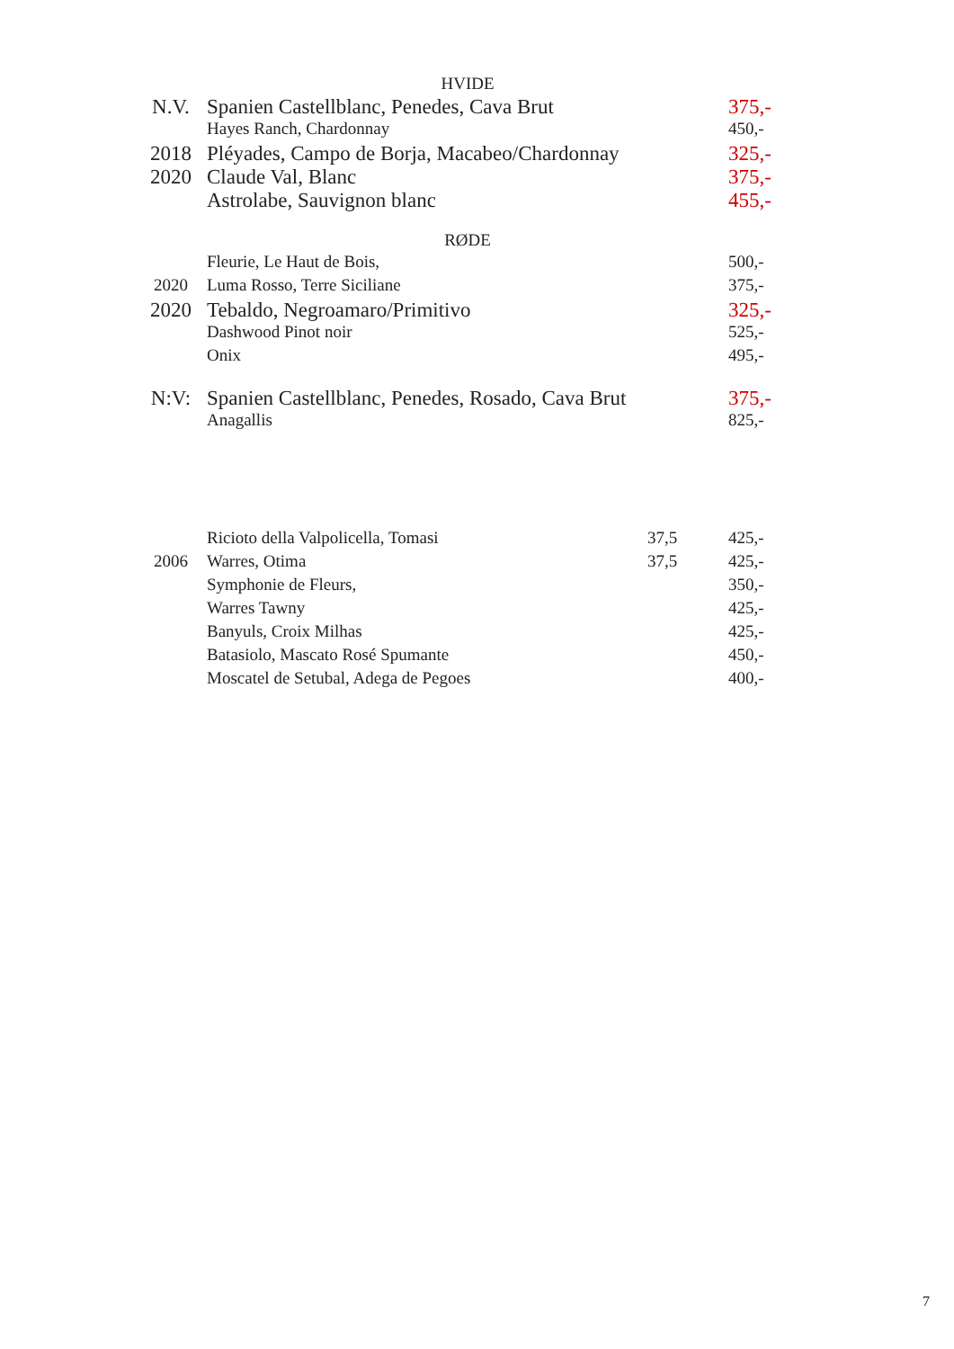| HVIDE | | | |
| N.V. | Spanien Castellblanc, Penedes, Cava Brut | | 375,- |
| | Hayes Ranch, Chardonnay | | 450,- |
| 2018 | Pléyades, Campo de Borja, Macabeo/Chardonnay | | 325,- |
| 2020 | Claude Val, Blanc | | 375,- |
| | Astrolabe, Sauvignon blanc | | 455,- |
| RØDE | | | |
| | Fleurie, Le Haut de Bois, | | 500,- |
| 2020 | Luma Rosso, Terre Siciliane | | 375,- |
| 2020 | Tebaldo, Negroamaro/Primitivo | | 325,- |
| | Dashwood Pinot noir | | 525,- |
| | Onix | | 495,- |
| N:V: | Spanien Castellblanc, Penedes, Rosado, Cava Brut | | 375,- |
| | Anagallis | | 825,- |
| | Ricioto della Valpolicella, Tomasi | 37,5 | 425,- |
| 2006 | Warres, Otima | 37,5 | 425,- |
| | Symphonie de Fleurs, | | 350,- |
| | Warres Tawny | | 425,- |
| | Banyuls, Croix Milhas | | 425,- |
| | Batasiolo, Mascato Rosé Spumante | | 450,- |
| | Moscatel de Setubal, Adega de Pegoes | | 400,- |
7